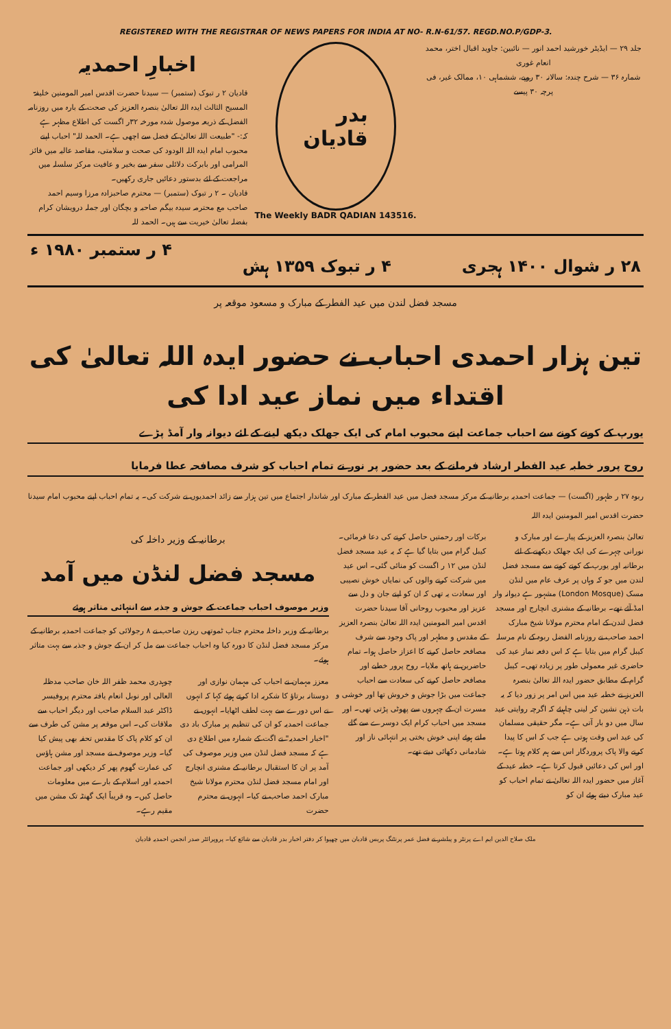REGISTERED WITH THE REGISTRAR OF NEWS PAPERS FOR INDIA AT NO- R.N-61/57. REGD.NO.P/GDP-3.
جلد ۲۹ — ایڈیٹر خورشید احمد انور — نائبین: جاوید اقبال اختر، محمد انعام غوری
شمارہ ۳۶ — شرح چندہ: سالانہ ۳۰ روپے، ششماہی ۱۰، ممالک غیر، فی پرچہ ۳۰ پیسے
بدر
قادیان
The Weekly BADR QADIAN 143516.
اخبارِ احمدیہ
قادیان ۲ ر تبوک (ستمبر) — سیدنا حضرت اقدس امیر المومنین خلیفۃ المسیح الثالث ایدہ اللہ تعالیٰ بنصرہ العزیز کی صحت کے بارہ میں روزنامہ الفضل کے ذریعہ موصول شدہ مورخہ ۳۲ر اگست کی اطلاع مظہر ہے کہ:- "طبیعت اللہ تعالیٰ کے فضل سے اچھی ہے۔ الحمد للہ" احباب اپنے محبوب امام ایدہ اللہ الودود کی صحت و سلامتی، مقاصد عالیہ میں فائز المرامی اور بابرکت دلائلی سفر سے بخیر و عافیت مرکز سلسلہ میں مراجعت کے لئے بدستور دعائیں جاری رکھیں۔
قادیان ۔ ۲ ر تبوک (ستمبر) — محترم صاحبزادہ مرزا وسیم احمد صاحب مع محترمہ سیدہ بیگم صاحبہ و بچگان اور جملہ درویشان کرام بفضلہ تعالیٰ خیریت سے ہیں۔ الحمد للہ
۲۸ ر شوال ۱۴۰۰ ہجری ۴ ر تبوک ۱۳۵۹ ہش ۴ ر ستمبر ۱۹۸۰ ء
مسجد فضل لندن میں عید الفطر کے مبارک و مسعود موقعہ پر
تین ہزار احمدی احباب نے حضور ایدہ اللہ تعالیٰ کی اقتداء میں نماز عید ادا کی
یورپ کے کونے کونے سے احباب جماعت اپنے محبوب امام کی ایک جھلک دیکھ لینے کے لئے دیوانہ وار آمڈ پڑے
روح پرور خطبہ عید الفطر ارشاد فرمانے کے بعد حضور پر نور نے تمام احباب کو شرف مصافحہ عطا فرمایا
ربوہ ۲۷ ر ظہور (اگست) — جماعت احمدیہ برطانیہ کے مرکز مسجد فضل میں عید الفطر کے مبارک اور شاندار اجتماع میں تین ہزار سے زائد احمدیوں نے شرکت کی۔ یہ تمام احباب اپنے محبوب امام سیدنا حضرت اقدس امیر المومنین ایدہ اللہ
تعالیٰ بنصرہ العزیز کے پیارے اور مبارک و نورانی چہرے کی ایک جھلک دیکھنے کے لئے برطانیہ اور یورپ کے کونے کونے سے مسجد فضل لندن میں جو کہ وہاں پر عرف عام میں لنڈن مسک (London Mosque) مشہور ہے دیوانہ وار امڈ آئے تھے۔ برطانیہ کے مشنری انچارج اور مسجد فضل لندن کے امام محترم مولانا شیخ مبارک احمد صاحب نے روزنامہ الفضل ربوہ کے نام مرسلہ کیبل گرام میں بتایا ہے کہ اس دفعہ نماز عید کی حاضری غیر معمولی طور پر زیادہ تھی۔ کیبل گرام کے مطابق حضور ایدہ اللہ تعالیٰ بنصرہ العزیز نے خطبہ عید میں اس امر پر زور دیا کہ یہ بات ذہن نشین کر لینی چاہیئے کہ اگرچہ روایتی عید سال میں دو بار آتی ہے۔ مگر حقیقی مسلمان کی عید اس وقت ہوتی ہے جب کہ اس کا پیدا کرنے والا پاک پروردگار اس سے ہم کلام ہوتا ہے۔ اور اس کی دعائیں قبول کرتا ہے۔ خطبہ عید کے آغاز میں حضور ایدہ اللہ تعالیٰ نے تمام احباب کو عید مبارک دیتے ہوئے ان کو
برکات اور رحمتیں حاصل کرنے کی دعا فرمائی۔ کیبل گرام میں بتایا گیا ہے کہ یہ عید مسجد فضل لنڈن میں ۱۲ ر اگست کو منائی گئی۔ اس عید میں شرکت کرنے والوں کی نمایاں خوش نصیبی اور سعادت یہ تھی کہ ان کو اپنے جان و دل سے عزیز اور محبوب روحانی آقا سیدنا حضرت اقدس امیر المومنین ایدہ اللہ تعالیٰ بنصرہ العزیز کے مقدس و مطہر اور پاک وجود سے شرف مصافحہ حاصل کرنے کا اعزاز حاصل ہوا۔ تمام حاضرین نے ہاتھ ملایا۔ روح پرور خطبے اور مصافحہ حاصل کرنے کی سعادت سے احباب جماعت میں بڑا جوش و خروش تھا اور خوشی و مسرت ان کے چہروں سے پھوٹی پڑتی تھی۔ اور مسجد میں احباب کرام ایک دوسرے سے گلے ملتے ہوئے اپنی خوش بختی پر انتہائی ناز اور شادمانی دکھائی دیتے تھے۔
برطانیہ کے وزیر داخلہ کی
مسجد فضل لنڈن میں آمد
وزیر موصوف احباب جماعت کے جوش و جذبہ سے انتہائی متاثر ہوئے
برطانیہ کے وزیر داخلہ محترم جناب ٹموتھی ریزن صاحب نے ۸ رجولائی کو جماعت احمدیہ برطانیہ کے مرکز مسجد فضل لنڈن کا دورہ کیا وہ احباب جماعت سے مل کر ان کے جوش و جذبہ سے بہت متاثر ہوئے۔
معزز مہمان نے احباب کی مہمان نوازی اور دوستانہ برتاؤ کا شکریہ ادا کرتے ہوئے کہا کہ انہوں نے اس دورے سے بہت لطف اٹھایا۔ انہوں نے جماعت احمدیہ کو ان کی تنظیم پر مبارک باد دی "اخبار احمدیہ" نے اگت کے شمارہ میں اطلاع دی ہے کہ مسجد فضل لنڈن میں وزیر موصوف کی آمد پر ان کا استقبال برطانیہ کے مشنری انچارج اور امام مسجد فضل لنڈن محترم مولانا شیخ مبارک احمد صاحب نے کیا۔ انہوں نے محترم حضرت
چوہدری محمد ظفر اللہ خان صاحب مدظلہ العالی اور نوبل انعام یافتہ محترم پروفیسر ڈاکٹر عبد السلام صاحب اور دیگر احباب سے ملاقات کی۔ اس موقعہ پر مشن کی طرف سے ان کو کلام پاک کا مقدس تحفہ بھی پیش کیا گیا۔ وزیر موصوف نے مسجد اور مشن ہاؤس کی عمارت گھوم پھر کر دیکھی اور جماعت احمدیہ اور اسلام کے بارے میں معلومات حاصل کیں۔ وہ قریباً ایک گھنٹہ تک مشن میں مقیم رہے۔
ملک صلاح الدین ایم اے پرنٹر و پبلشر نے فضل عمر پرنٹنگ پریس قادیان میں چھپوا کر دفتر اخبار بدر قادیان سے شائع کیا۔ پروپرائٹر صدر انجمن احمدیہ قادیان